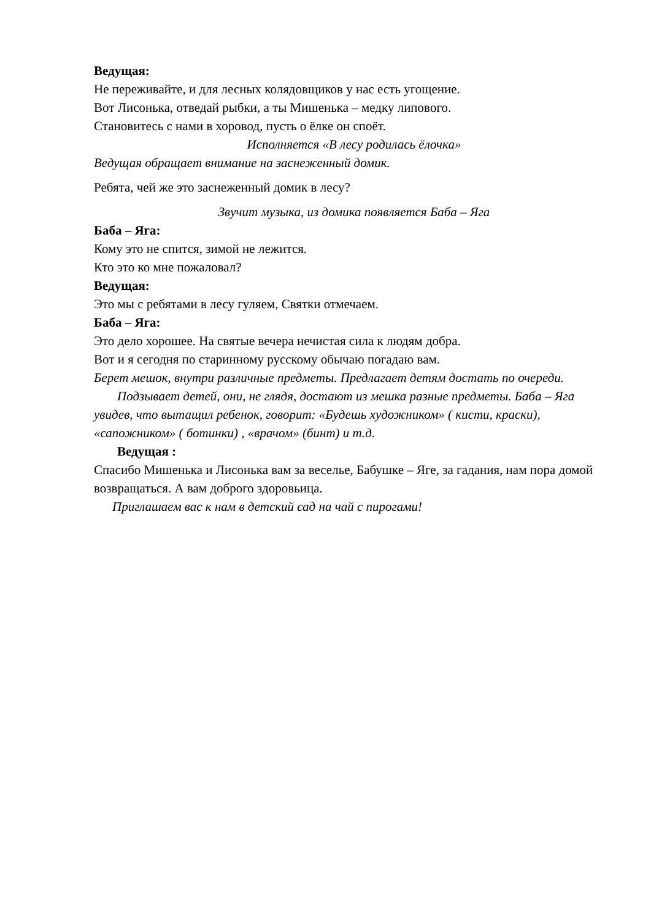Ведущая:
Не переживайте, и для лесных колядовщиков у нас есть угощение.
Вот Лисонька, отведай рыбки, а ты Мишенька – медку липового.
Становитесь с нами в хоровод, пусть о ёлке он споёт.
Исполняется «В лесу родилась ёлочка»
Ведущая обращает внимание на заснеженный домик.
Ребята, чей же это заснеженный домик в лесу?
Звучит музыка, из домика появляется Баба – Яга
Баба – Яга:
Кому это не спится, зимой не лежится.
Кто это ко мне пожаловал?
Ведущая:
Это мы с ребятами в лесу гуляем, Святки отмечаем.
Баба – Яга:
Это дело хорошее. На святые вечера нечистая сила к людям добра.
Вот и я сегодня по старинному русскому обычаю погадаю вам.
Берет мешок, внутри различные предметы. Предлагает детям достать по очереди.
Подзывает детей, они, не глядя, достают из мешка разные предметы. Баба – Яга увидев, что вытащил ребенок, говорит: «Будешь художником» ( кисти, краски), «сапожником» ( ботинки) , «врачом» (бинт) и т.д.
Ведущая :
Спасибо Мишенька и Лисонька вам за веселье, Бабушке – Яге, за гадания, нам пора домой возвращаться. А вам доброго здоровьица.
Приглашаем вас к нам в детский сад на чай с пирогами!